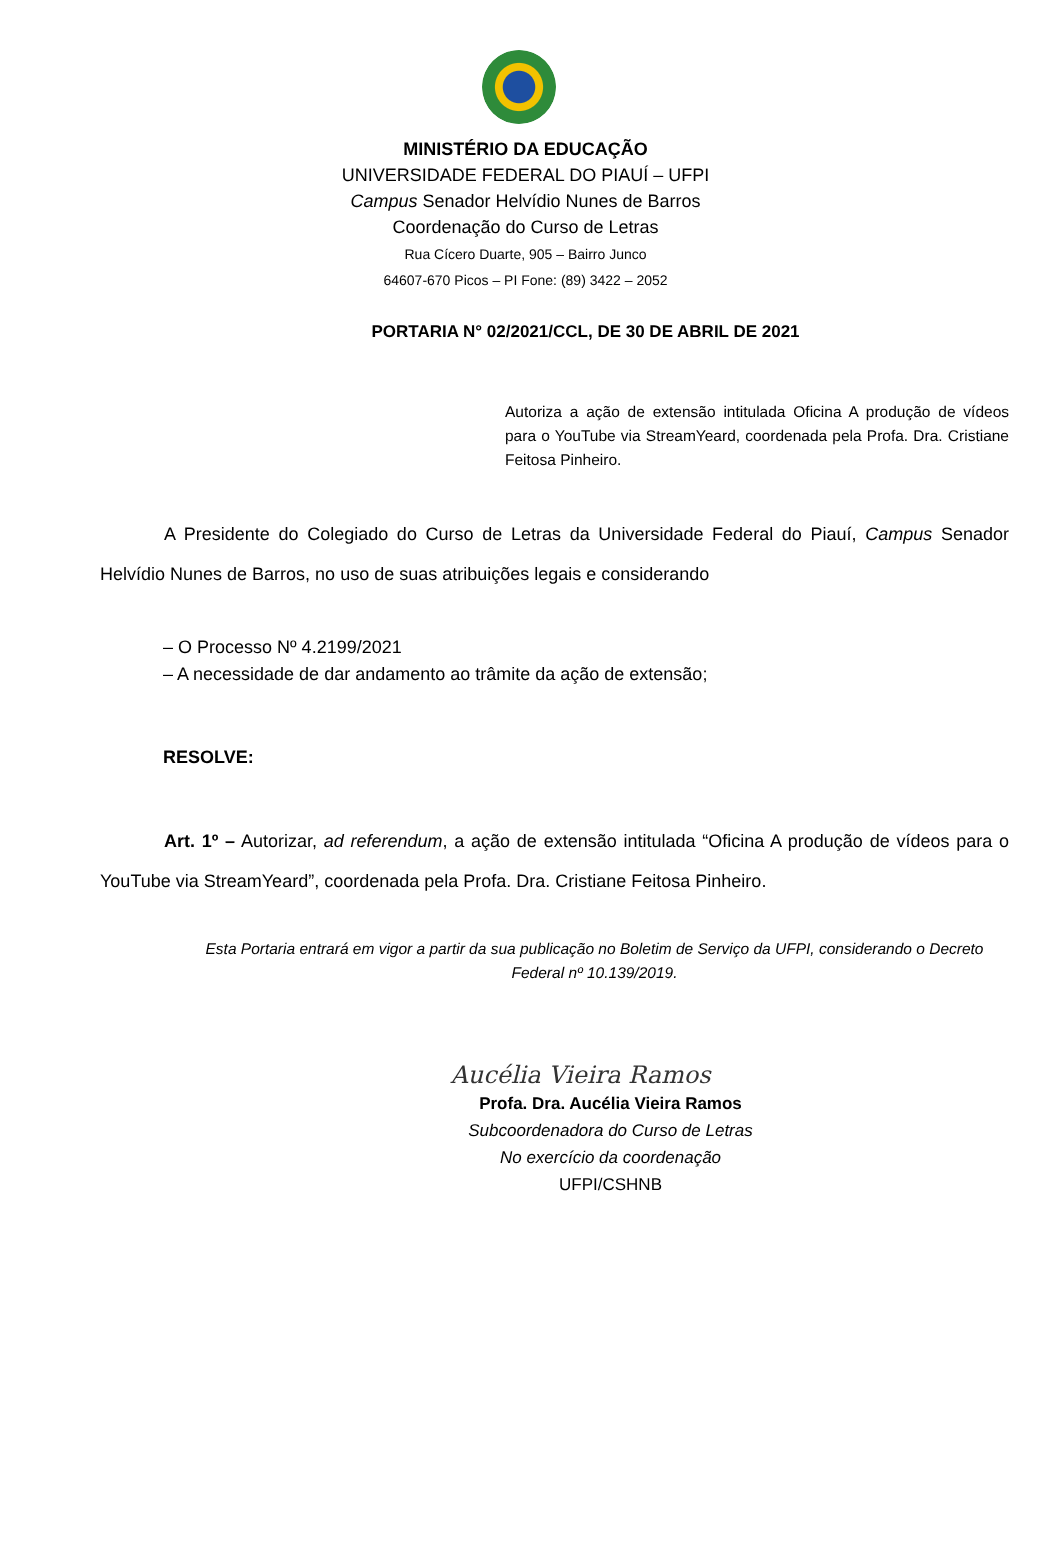MINISTÉRIO DA EDUCAÇÃO
UNIVERSIDADE FEDERAL DO PIAUÍ – UFPI
Campus Senador Helvídio Nunes de Barros
Coordenação do Curso de Letras
Rua Cícero Duarte, 905 – Bairro Junco
64607-670 Picos – PI Fone: (89) 3422 – 2052
PORTARIA N° 02/2021/CCL, DE 30 DE ABRIL DE 2021
Autoriza a ação de extensão intitulada Oficina A produção de vídeos para o YouTube via StreamYeard, coordenada pela Profa. Dra. Cristiane Feitosa Pinheiro.
A Presidente do Colegiado do Curso de Letras da Universidade Federal do Piauí, Campus Senador Helvídio Nunes de Barros, no uso de suas atribuições legais e considerando
– O Processo Nº 4.2199/2021
– A necessidade de dar andamento ao trâmite da ação de extensão;
RESOLVE:
Art. 1º – Autorizar, ad referendum, a ação de extensão intitulada “Oficina A produção de vídeos para o YouTube via StreamYeard”, coordenada pela Profa. Dra. Cristiane Feitosa Pinheiro.
Esta Portaria entrará em vigor a partir da sua publicação no Boletim de Serviço da UFPI, considerando o Decreto Federal nº 10.139/2019.
Aucélia Vieira Ramos
Profa. Dra. Aucélia Vieira Ramos
Subcoordenadora do Curso de Letras
No exercício da coordenação
UFPI/CSHNB